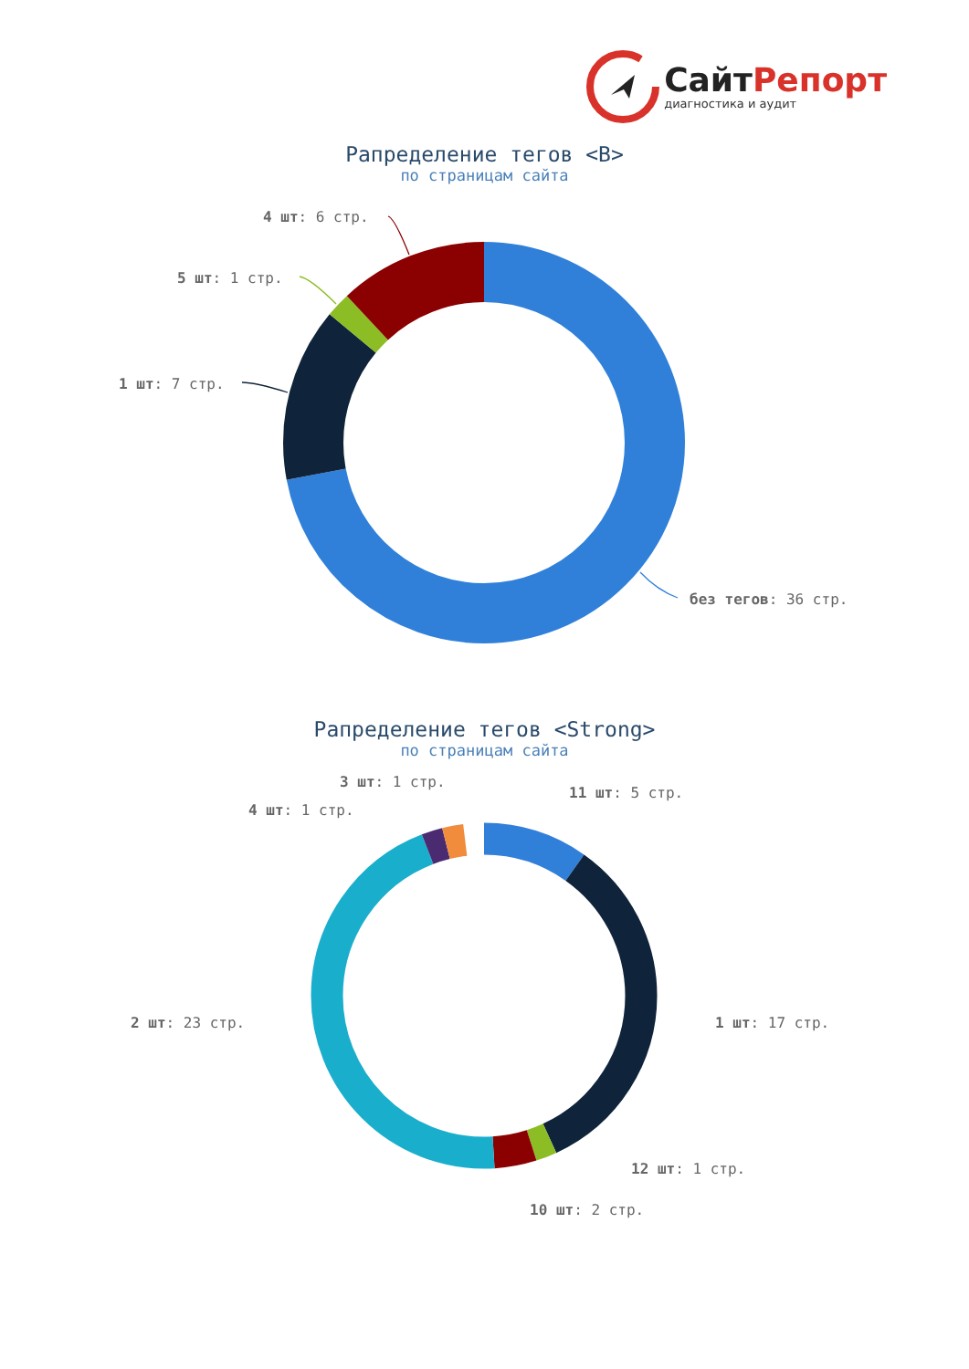СайтРепорт
диагностика и аудит
Рапределение тегов <B>
по страницам сайта
4 шт: 6 стр.
5 шт: 1 стр.
1 шт: 7 стр.
без тегов: 36 стр.
Рапределение тегов <Strong>
по страницам сайта
3 шт: 1 стр.
11 шт: 5 стр.
4 шт: 1 стр.
2 шт: 23 стр.
1 шт: 17 стр.
12 шт: 1 стр.
10 шт: 2 стр.